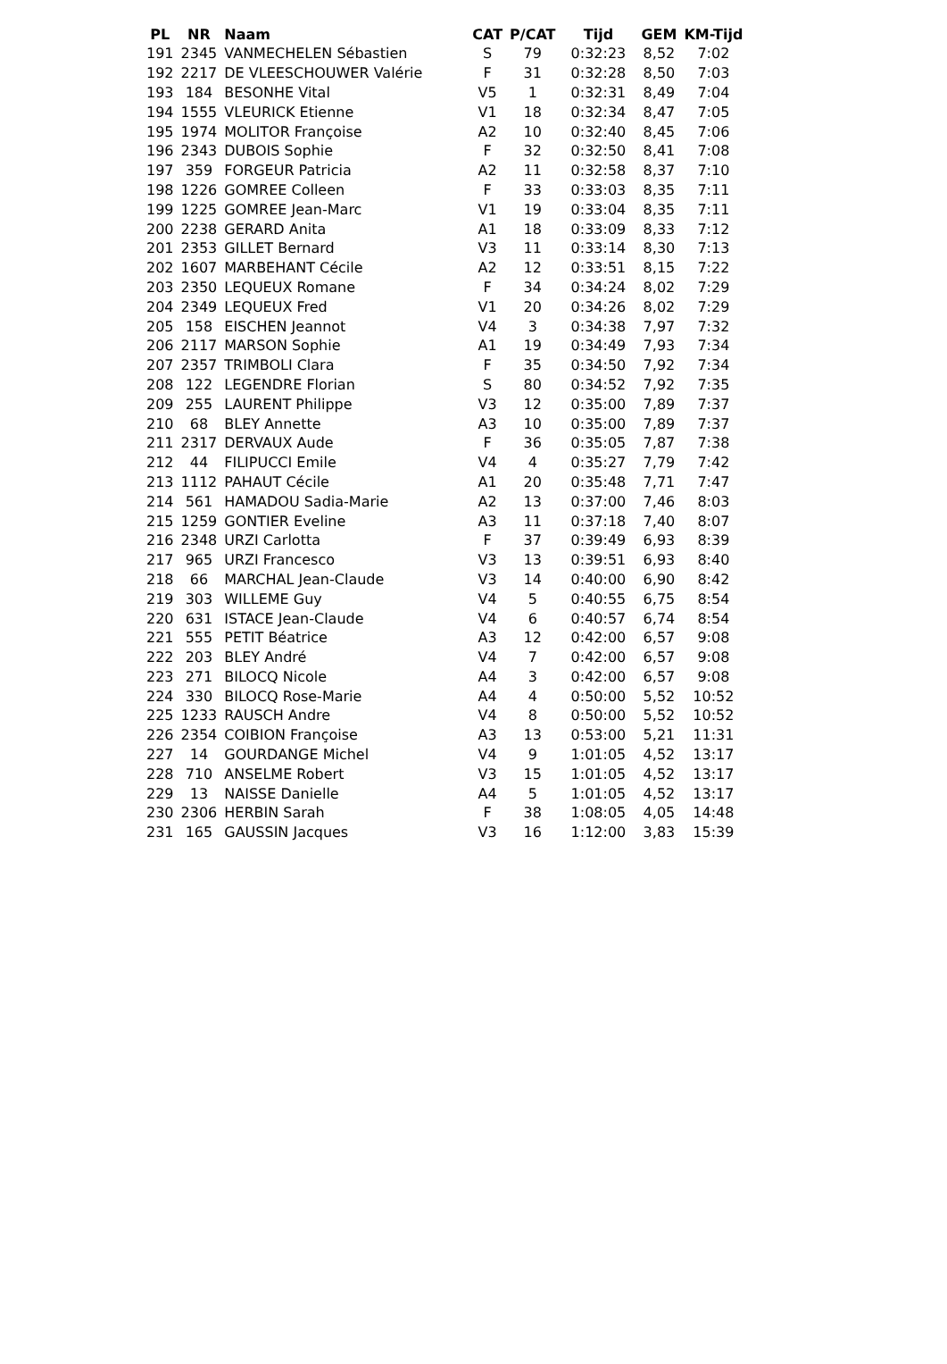| PL | NR | Naam | CAT | P/CAT | Tijd | GEM | KM-Tijd |
| --- | --- | --- | --- | --- | --- | --- | --- |
| 191 | 2345 | VANMECHELEN Sébastien | S | 79 | 0:32:23 | 8,52 | 7:02 |
| 192 | 2217 | DE VLEESCHOUWER Valérie | F | 31 | 0:32:28 | 8,50 | 7:03 |
| 193 | 184 | BESONHE Vital | V5 | 1 | 0:32:31 | 8,49 | 7:04 |
| 194 | 1555 | VLEURICK Etienne | V1 | 18 | 0:32:34 | 8,47 | 7:05 |
| 195 | 1974 | MOLITOR Françoise | A2 | 10 | 0:32:40 | 8,45 | 7:06 |
| 196 | 2343 | DUBOIS Sophie | F | 32 | 0:32:50 | 8,41 | 7:08 |
| 197 | 359 | FORGEUR Patricia | A2 | 11 | 0:32:58 | 8,37 | 7:10 |
| 198 | 1226 | GOMREE Colleen | F | 33 | 0:33:03 | 8,35 | 7:11 |
| 199 | 1225 | GOMREE Jean-Marc | V1 | 19 | 0:33:04 | 8,35 | 7:11 |
| 200 | 2238 | GERARD Anita | A1 | 18 | 0:33:09 | 8,33 | 7:12 |
| 201 | 2353 | GILLET Bernard | V3 | 11 | 0:33:14 | 8,30 | 7:13 |
| 202 | 1607 | MARBEHANT Cécile | A2 | 12 | 0:33:51 | 8,15 | 7:22 |
| 203 | 2350 | LEQUEUX Romane | F | 34 | 0:34:24 | 8,02 | 7:29 |
| 204 | 2349 | LEQUEUX Fred | V1 | 20 | 0:34:26 | 8,02 | 7:29 |
| 205 | 158 | EISCHEN Jeannot | V4 | 3 | 0:34:38 | 7,97 | 7:32 |
| 206 | 2117 | MARSON Sophie | A1 | 19 | 0:34:49 | 7,93 | 7:34 |
| 207 | 2357 | TRIMBOLI Clara | F | 35 | 0:34:50 | 7,92 | 7:34 |
| 208 | 122 | LEGENDRE Florian | S | 80 | 0:34:52 | 7,92 | 7:35 |
| 209 | 255 | LAURENT Philippe | V3 | 12 | 0:35:00 | 7,89 | 7:37 |
| 210 | 68 | BLEY Annette | A3 | 10 | 0:35:00 | 7,89 | 7:37 |
| 211 | 2317 | DERVAUX Aude | F | 36 | 0:35:05 | 7,87 | 7:38 |
| 212 | 44 | FILIPUCCI Emile | V4 | 4 | 0:35:27 | 7,79 | 7:42 |
| 213 | 1112 | PAHAUT Cécile | A1 | 20 | 0:35:48 | 7,71 | 7:47 |
| 214 | 561 | HAMADOU Sadia-Marie | A2 | 13 | 0:37:00 | 7,46 | 8:03 |
| 215 | 1259 | GONTIER Eveline | A3 | 11 | 0:37:18 | 7,40 | 8:07 |
| 216 | 2348 | URZI Carlotta | F | 37 | 0:39:49 | 6,93 | 8:39 |
| 217 | 965 | URZI Francesco | V3 | 13 | 0:39:51 | 6,93 | 8:40 |
| 218 | 66 | MARCHAL Jean-Claude | V3 | 14 | 0:40:00 | 6,90 | 8:42 |
| 219 | 303 | WILLEME Guy | V4 | 5 | 0:40:55 | 6,75 | 8:54 |
| 220 | 631 | ISTACE Jean-Claude | V4 | 6 | 0:40:57 | 6,74 | 8:54 |
| 221 | 555 | PETIT Béatrice | A3 | 12 | 0:42:00 | 6,57 | 9:08 |
| 222 | 203 | BLEY André | V4 | 7 | 0:42:00 | 6,57 | 9:08 |
| 223 | 271 | BILOCQ Nicole | A4 | 3 | 0:42:00 | 6,57 | 9:08 |
| 224 | 330 | BILOCQ Rose-Marie | A4 | 4 | 0:50:00 | 5,52 | 10:52 |
| 225 | 1233 | RAUSCH Andre | V4 | 8 | 0:50:00 | 5,52 | 10:52 |
| 226 | 2354 | COIBION Françoise | A3 | 13 | 0:53:00 | 5,21 | 11:31 |
| 227 | 14 | GOURDANGE Michel | V4 | 9 | 1:01:05 | 4,52 | 13:17 |
| 228 | 710 | ANSELME Robert | V3 | 15 | 1:01:05 | 4,52 | 13:17 |
| 229 | 13 | NAISSE Danielle | A4 | 5 | 1:01:05 | 4,52 | 13:17 |
| 230 | 2306 | HERBIN Sarah | F | 38 | 1:08:05 | 4,05 | 14:48 |
| 231 | 165 | GAUSSIN Jacques | V3 | 16 | 1:12:00 | 3,83 | 15:39 |